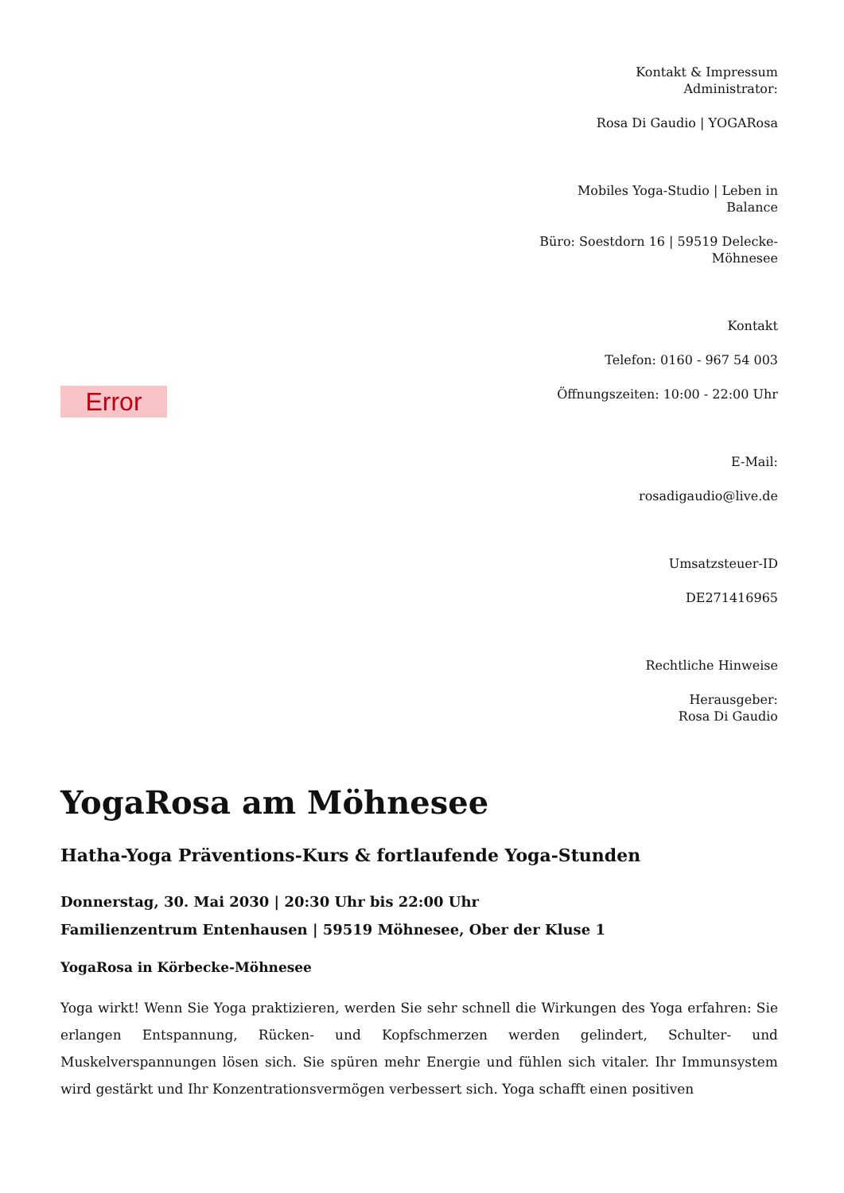Error
Kontakt & Impressum
Administrator:
Rosa Di Gaudio | YOGARosa
Mobiles Yoga-Studio | Leben in Balance
Büro: Soestdorn 16 | 59519 Delecke-Möhnesee
Kontakt
Telefon: 0160 - 967 54 003
Öffnungszeiten: 10:00 - 22:00 Uhr
E-Mail:
rosadigaudio@live.de
Umsatzsteuer-ID
DE271416965
Rechtliche Hinweise
Herausgeber:
Rosa Di Gaudio
YogaRosa am Möhnesee
Hatha-Yoga Präventions-Kurs & fortlaufende Yoga-Stunden
Donnerstag, 30. Mai 2030 | 20:30 Uhr bis 22:00 Uhr
Familienzentrum Entenhausen | 59519 Möhnesee, Ober der Kluse 1
YogaRosa in Körbecke-Möhnesee
Yoga wirkt! Wenn Sie Yoga praktizieren, werden Sie sehr schnell die Wirkungen des Yoga erfahren: Sie erlangen Entspannung, Rücken- und Kopfschmerzen werden gelindert, Schulter- und Muskelverspannungen lösen sich. Sie spüren mehr Energie und fühlen sich vitaler. Ihr Immunsystem wird gestärkt und Ihr Konzentrationsvermögen verbessert sich. Yoga schafft einen positiven